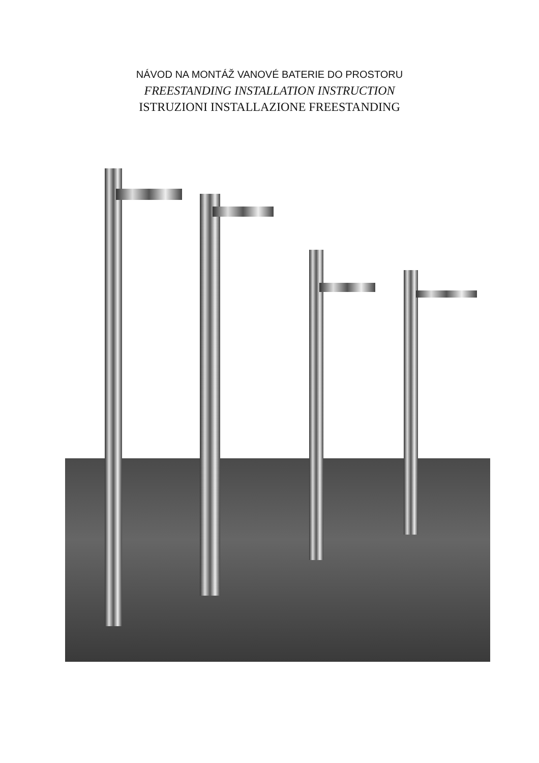NÁVOD NA MONTÁŽ VANOVÉ BATERIE DO PROSTORU
FREESTANDING INSTALLATION INSTRUCTION
ISTRUZIONI INSTALLAZIONE FREESTANDING